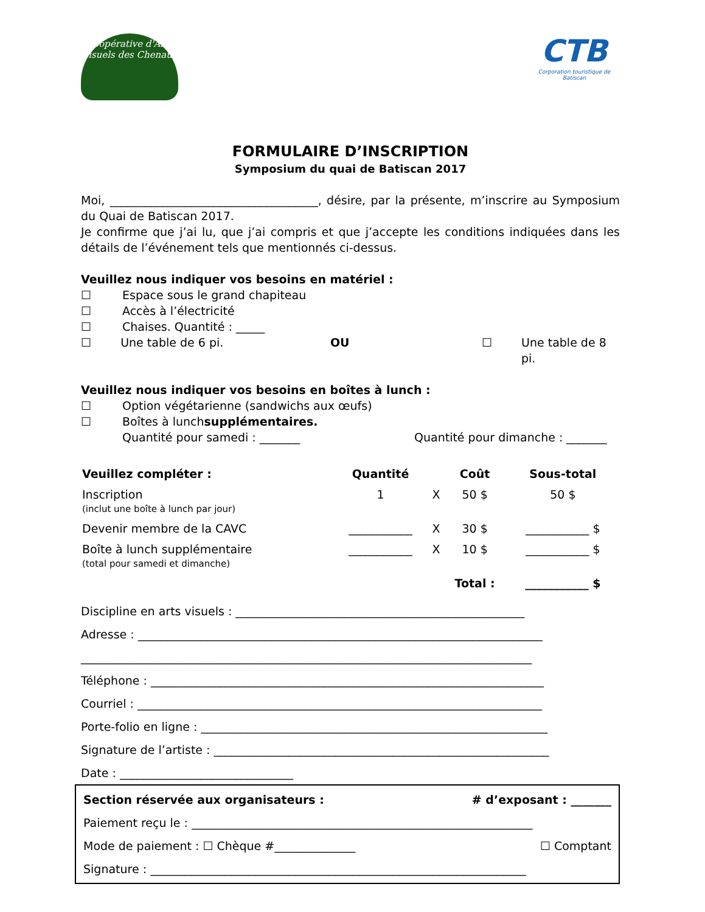Coopérative d'Arts Visuels des Chenaux
CTB
Corporation touristique de Batiscan
FORMULAIRE D’INSCRIPTION
Symposium du quai de Batiscan 2017
Moi, ____________________________________, désire, par la présente, m’inscrire au Symposium du Quai de Batiscan 2017.
Je confirme que j’ai lu, que j’ai compris et que j’accepte les conditions indiquées dans les détails de l’événement tels que mentionnés ci-dessus.
Veuillez nous indiquer vos besoins en matériel :
☐ Espace sous le grand chapiteau
☐ Accès à l’électricité
☐ Chaises. Quantité : _____
☐ Une table de 6 pi. OU ☐ Une table de 8 pi.
Veuillez nous indiquer vos besoins en boîtes à lunch :
☐ Option végétarienne (sandwichs aux œufs)
☐ Boîtes à lunch supplémentaires.
Quantité pour samedi : _______ Quantité pour dimanche : _______
| Veuillez compléter : | Quantité | | Coût | Sous-total |
| --- | --- | --- | --- | --- |
| Inscription (inclut une boîte à lunch par jour) | 1 | X | 50 $ | 50 $ |
| Devenir membre de la CAVC | ___________ | X | 30 $ | ___________ $ |
| Boîte à lunch supplémentaire (total pour samedi et dimanche) | ___________ | X | 10 $ | ___________ $ |
| | | | Total : | ___________ $ |
Discipline en arts visuels : __________________________________________________
Adresse : ______________________________________________________________________
______________________________________________________________________________
Téléphone : ____________________________________________________________________
Courriel : ______________________________________________________________________
Porte-folio en ligne : ____________________________________________________________
Signature de l’artiste : __________________________________________________________
Date : ______________________________
Section réservée aux organisateurs : # d’exposant : _______
Paiement reçu le : ___________________________________________________________
Mode de paiement : ☐ Chèque #______________ ☐ Comptant
Signature : _________________________________________________________________